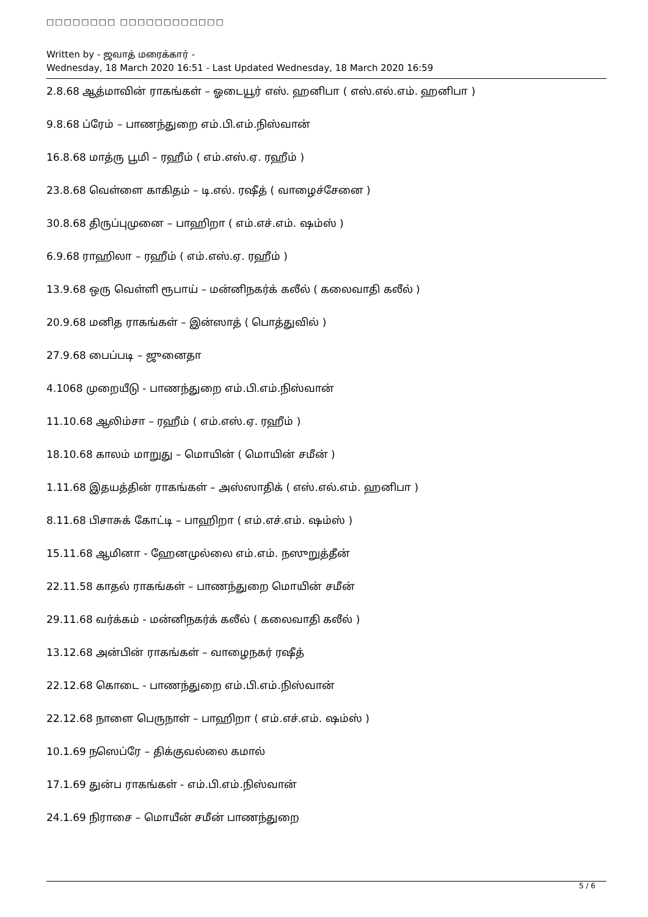□□□□□□□□ □□□□□□□□□□□□
Written by - ஜவாத் மரைக்கார் -
Wednesday, 18 March 2020 16:51 - Last Updated Wednesday, 18 March 2020 16:59
2.8.68 ஆத்மாவின் ராகங்கள் – ஓடையூர் எஸ். ஹனிபா ( எஸ்.எல்.எம். ஹனிபா )
9.8.68 ப்ரேம் – பாணந்துறை எம்.பி.எம்.நிஸ்வான்
16.8.68 மாத்ரு பூமி – ரஹீம் ( எம்.எஸ்.ஏ. ரஹீம் )
23.8.68 வெள்ளை காகிதம் – டி.எல். ரஷீத் ( வாழைச்சேனை )
30.8.68 திருப்புமுனை – பாஹிறா ( எம்.எச்.எம். ஷம்ஸ் )
6.9.68 ராஹிலா – ரஹீம் ( எம்.எஸ்.ஏ. ரஹீம் )
13.9.68 ஒரு வெள்ளி ரூபாய் – மன்னிநகர்க் கலீல் ( கலைவாதி கலீல் )
20.9.68 மனித ராகங்கள் – இன்ஸாத் ( பொத்துவில் )
27.9.68 பைப்படி – ஜுனைதா
4.1068 முறையீடு - பாணந்துறை எம்.பி.எம்.நிஸ்வான்
11.10.68 ஆலிம்சா – ரஹீம் ( எம்.எஸ்.ஏ. ரஹீம் )
18.10.68 காலம் மாறுது – மொயின் ( மொயின் சமீன் )
1.11.68 இதயத்தின் ராகங்கள் – அஸ்ஸாதிக் ( எஸ்.எல்.எம். ஹனிபா )
8.11.68 பிசாசுக் கோட்டி – பாஹிறா ( எம்.எச்.எம். ஷம்ஸ் )
15.11.68 ஆமினா - ஹேனமுல்லை எம்.எம். நஸுறுத்தீன்
22.11.58 காதல் ராகங்கள் – பாணந்துறை மொயின் சமீன்
29.11.68 வர்க்கம் - மன்னிநகர்க் கலீல் ( கலைவாதி கலீல் )
13.12.68 அன்பின் ராகங்கள் – வாழைநகர் ரஷீத்
22.12.68 கொடை - பாணந்துறை எம்.பி.எம்.நிஸ்வான்
22.12.68 நாளை பெருநாள் – பாஹிறா ( எம்.எச்.எம். ஷம்ஸ் )
10.1.69 நஸெப்ரே – திக்குவல்லை கமால்
17.1.69 துன்ப ராகங்கள் - எம்.பி.எம்.நிஸ்வான்
24.1.69 நிராசை – மொயீன் சமீன் பாணந்துறை
5 / 6